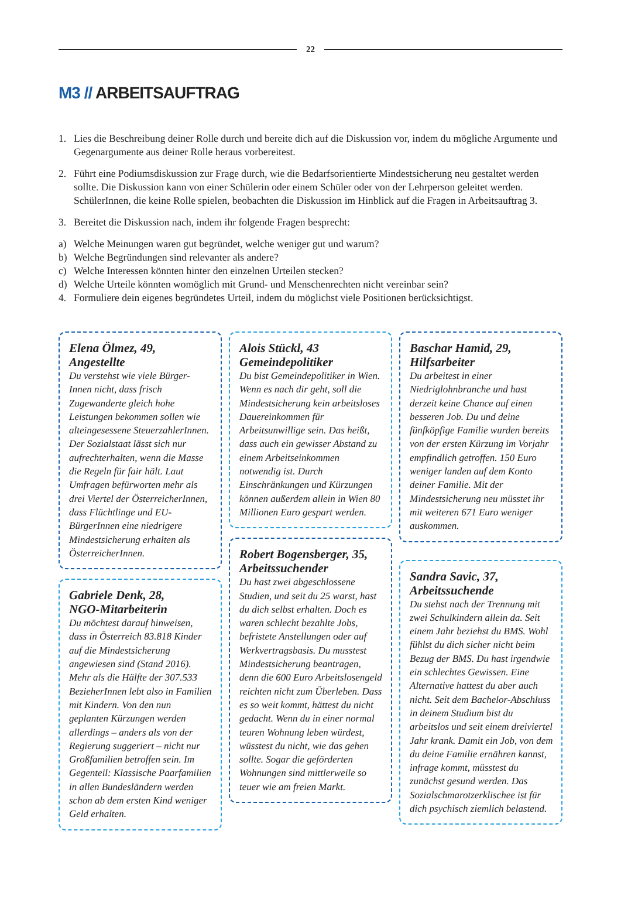22
M3 // ARBEITSAUFTRAG
1. Lies die Beschreibung deiner Rolle durch und bereite dich auf die Diskussion vor, indem du mögliche Argumente und Gegenargumente aus deiner Rolle heraus vorbereitest.
2. Führt eine Podiumsdiskussion zur Frage durch, wie die Bedarfsorientierte Mindestsicherung neu gestaltet werden sollte. Die Diskussion kann von einer Schülerin oder einem Schüler oder von der Lehrperson geleitet werden. SchülerInnen, die keine Rolle spielen, beobachten die Diskussion im Hinblick auf die Fragen in Arbeitsauftrag 3.
3. Bereitet die Diskussion nach, indem ihr folgende Fragen besprecht:
a) Welche Meinungen waren gut begründet, welche weniger gut und warum?
b) Welche Begründungen sind relevanter als andere?
c) Welche Interessen könnten hinter den einzelnen Urteilen stecken?
d) Welche Urteile könnten womöglich mit Grund- und Menschenrechten nicht vereinbar sein?
4. Formuliere dein eigenes begründetes Urteil, indem du möglichst viele Positionen berücksichtigst.
Elena Ölmez, 49,
Angestellte
Du verstehst wie viele Bürger-Innen nicht, dass frisch Zugewanderte gleich hohe Leistungen bekommen sollen wie alteingesessene SteuerzahlerInnen. Der Sozialstaat lässt sich nur aufrechterhalten, wenn die Masse die Regeln für fair hält. Laut Umfragen befürworten mehr als drei Viertel der ÖsterreicherInnen, dass Flüchtlinge und EU-BürgerInnen eine niedrigere Mindestsicherung erhalten als ÖsterreicherInnen.
Gabriele Denk, 28,
NGO-Mitarbeiterin
Du möchtest darauf hinweisen, dass in Österreich 83.818 Kinder auf die Mindestsicherung angewiesen sind (Stand 2016). Mehr als die Hälfte der 307.533 BezieherInnen lebt also in Familien mit Kindern. Von den nun geplanten Kürzungen werden allerdings – anders als von der Regierung suggeriert – nicht nur Großfamilien betroffen sein. Im Gegenteil: Klassische Paarfamilien in allen Bundesländern werden schon ab dem ersten Kind weniger Geld erhalten.
Alois Stückl, 43
Gemeindepolitiker
Du bist Gemeindepolitiker in Wien. Wenn es nach dir geht, soll die Mindestsicherung kein arbeitsloses Dauereinkommen für Arbeitsunwillige sein. Das heißt, dass auch ein gewisser Abstand zu einem Arbeitseinkommen notwendig ist. Durch Einschränkungen und Kürzungen können außerdem allein in Wien 80 Millionen Euro gespart werden.
Robert Bogensberger, 35,
Arbeitssuchender
Du hast zwei abgeschlossene Studien, und seit du 25 warst, hast du dich selbst erhalten. Doch es waren schlecht bezahlte Jobs, befristete Anstellungen oder auf Werkvertragsbasis. Du musstest Mindestsicherung beantragen, denn die 600 Euro Arbeitslosengeld reichten nicht zum Überleben. Dass es so weit kommt, hättest du nicht gedacht. Wenn du in einer normal teuren Wohnung leben würdest, wüsstest du nicht, wie das gehen sollte. Sogar die geförderten Wohnungen sind mittlerweile so teuer wie am freien Markt.
Baschar Hamid, 29,
Hilfsarbeiter
Du arbeitest in einer Niedriglohnbranche und hast derzeit keine Chance auf einen besseren Job. Du und deine fünfköpfige Familie wurden bereits von der ersten Kürzung im Vorjahr empfindlich getroffen. 150 Euro weniger landen auf dem Konto deiner Familie. Mit der Mindestsicherung neu müsstet ihr mit weiteren 671 Euro weniger auskommen.
Sandra Savic, 37,
Arbeitssuchende
Du stehst nach der Trennung mit zwei Schulkindern allein da. Seit einem Jahr beziehst du BMS. Wohl fühlst du dich sicher nicht beim Bezug der BMS. Du hast irgendwie ein schlechtes Gewissen. Eine Alternative hattest du aber auch nicht. Seit dem Bachelor-Abschluss in deinem Studium bist du arbeitslos und seit einem dreiviertel Jahr krank. Damit ein Job, von dem du deine Familie ernähren kannst, infrage kommt, müsstest du zunächst gesund werden. Das Sozialschmarotzerklischee ist für dich psychisch ziemlich belastend.